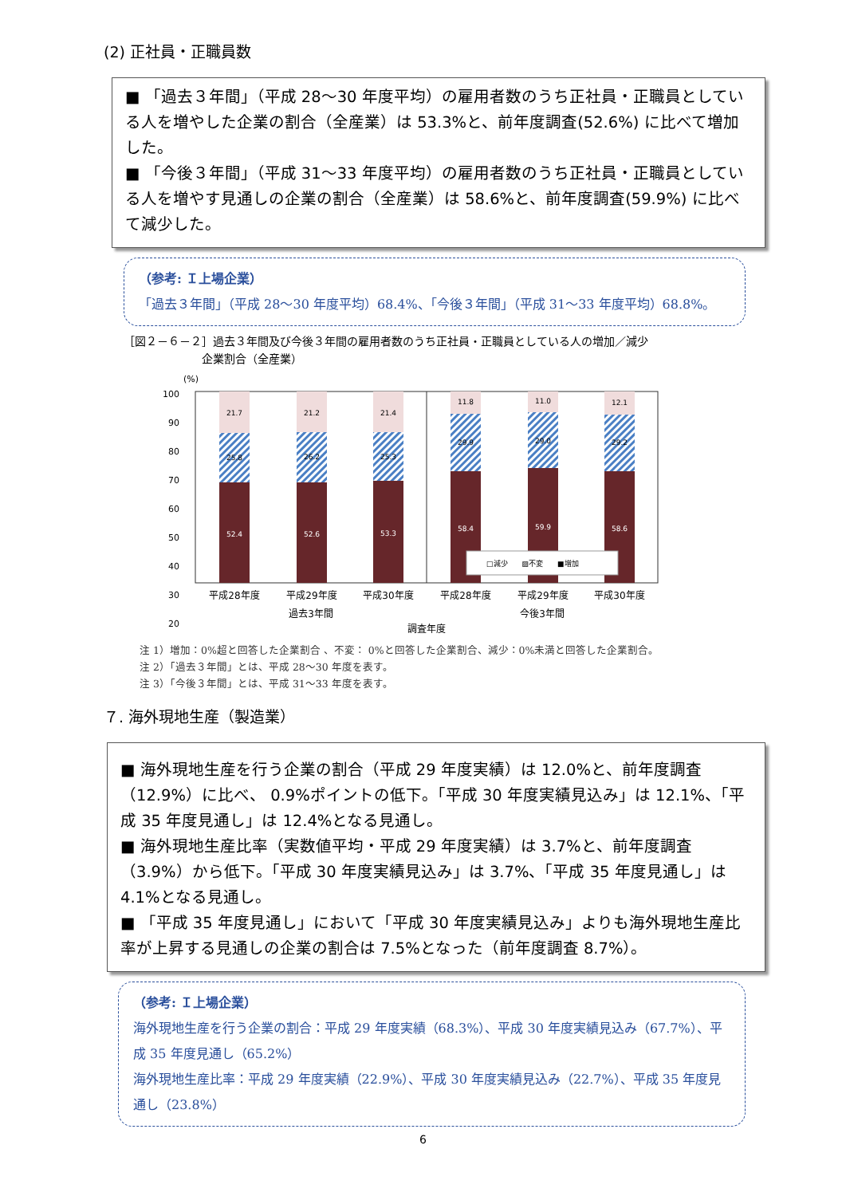(2) 正社員・正職員数
■ 「過去３年間」（平成 28～30 年度平均）の雇用者数のうち正社員・正職員としている人を増やした企業の割合（全産業）は 53.3%と、前年度調査(52.6%) に比べて増加した。
■ 「今後３年間」（平成 31～33 年度平均）の雇用者数のうち正社員・正職員としている人を増やす見通しの企業の割合（全産業）は 58.6%と、前年度調査(59.9%) に比べて減少した。
（参考: Ｉ上場企業）
「過去３年間」（平成 28～30 年度平均）68.4%、「今後３年間」（平成 31～33 年度平均）68.8%。
［図２－６－２］過去３年間及び今後３年間の雇用者数のうち正社員・正職員としている人の増加／減少
　　　　　　　企業割合（全産業）
(%)
100
90
80
70
60
50
40
30
20
21.7
25.8
52.4
21.2
26.2
52.6
21.4
25.3
53.3
11.8
29.9
58.4
11.0
29.0
59.9
12.1
29.2
58.6
□減少　　▨不変　　■増加
平成28年度
平成29年度
平成30年度
平成28年度
平成29年度
平成30年度
過去3年間
今後3年間
調査年度
注 1）増加：0%超と回答した企業割合 、不変： 0%と回答した企業割合、減少：0%未満と回答した企業割合。
注 2）「過去３年間」とは、平成 28～30 年度を表す。
注 3）「今後３年間」とは、平成 31～33 年度を表す。
７. 海外現地生産（製造業）
■ 海外現地生産を行う企業の割合（平成 29 年度実績）は 12.0%と、前年度調査（12.9%）に比べ、 0.9%ポイントの低下。「平成 30 年度実績見込み」は 12.1%、「平成 35 年度見通し」は 12.4%となる見通し。
■ 海外現地生産比率（実数値平均・平成 29 年度実績）は 3.7%と、前年度調査（3.9%）から低下。「平成 30 年度実績見込み」は 3.7%、「平成 35 年度見通し」は 4.1%となる見通し。
■ 「平成 35 年度見通し」において「平成 30 年度実績見込み」よりも海外現地生産比率が上昇する見通しの企業の割合は 7.5%となった（前年度調査 8.7%）。
（参考: Ｉ上場企業）
海外現地生産を行う企業の割合：平成 29 年度実績（68.3%）、平成 30 年度実績見込み（67.7%）、平成 35 年度見通し（65.2%）
海外現地生産比率：平成 29 年度実績（22.9%）、平成 30 年度実績見込み（22.7%）、平成 35 年度見通し（23.8%）
6